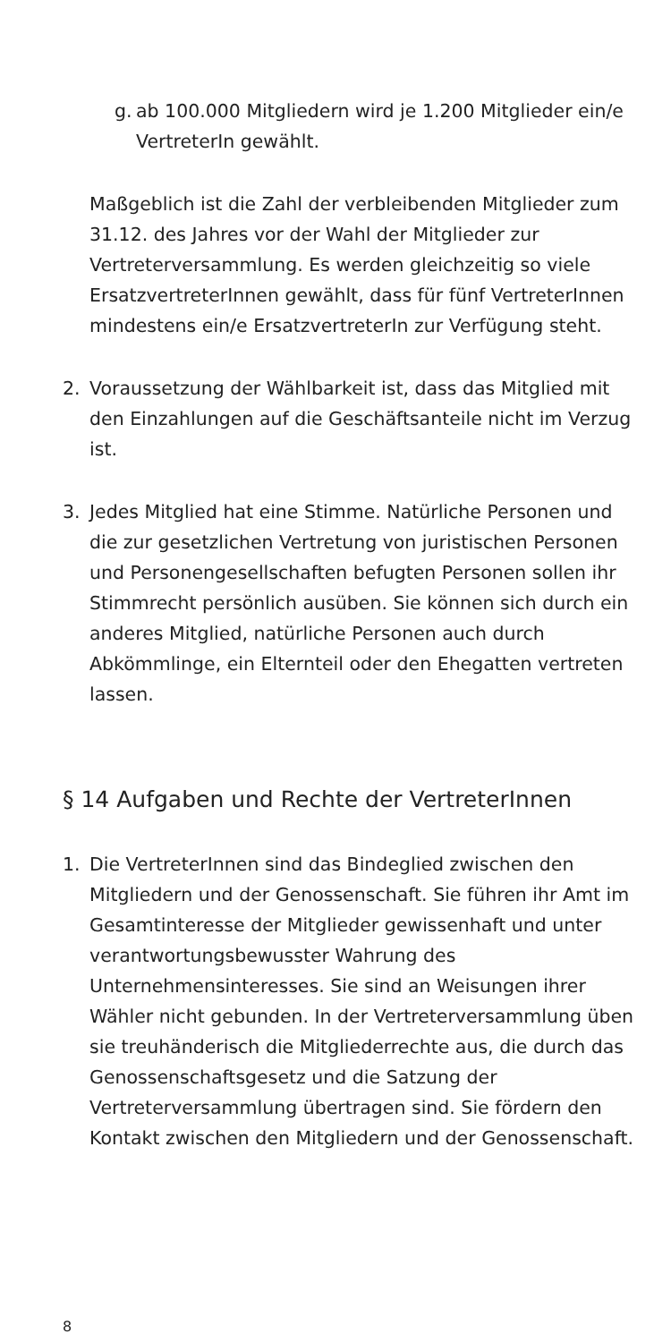g. ab 100.000 Mitgliedern wird je 1.200 Mitglieder ein/e VertreterIn gewählt.
Maßgeblich ist die Zahl der verbleibenden Mitglieder zum 31.12. des Jahres vor der Wahl der Mitglieder zur Vertreterversammlung. Es werden gleichzeitig so viele ErsatzvertreterInnen gewählt, dass für fünf VertreterInnen mindestens ein/e ErsatzvertreterIn zur Verfügung steht.
2. Voraussetzung der Wählbarkeit ist, dass das Mitglied mit den Einzahlungen auf die Geschäftsanteile nicht im Verzug ist.
3. Jedes Mitglied hat eine Stimme. Natürliche Personen und die zur gesetzlichen Vertretung von juristischen Personen und Personengesellschaften befugten Personen sollen ihr Stimmrecht persönlich ausüben. Sie können sich durch ein anderes Mitglied, natürliche Personen auch durch Abkömmlinge, ein Elternteil oder den Ehegatten vertreten lassen.
§ 14 Aufgaben und Rechte der VertreterInnen
1. Die VertreterInnen sind das Bindeglied zwischen den Mitgliedern und der Genossenschaft. Sie führen ihr Amt im Gesamtinteresse der Mitglieder gewissenhaft und unter verantwortungsbewusster Wahrung des Unternehmensinteresses. Sie sind an Weisungen ihrer Wähler nicht gebunden. In der Vertreterversammlung üben sie treuhänderisch die Mitgliederrechte aus, die durch das Genossenschaftsgesetz und die Satzung der Vertreterversammlung übertragen sind. Sie fördern den Kontakt zwischen den Mitgliedern und der Genossenschaft.
8